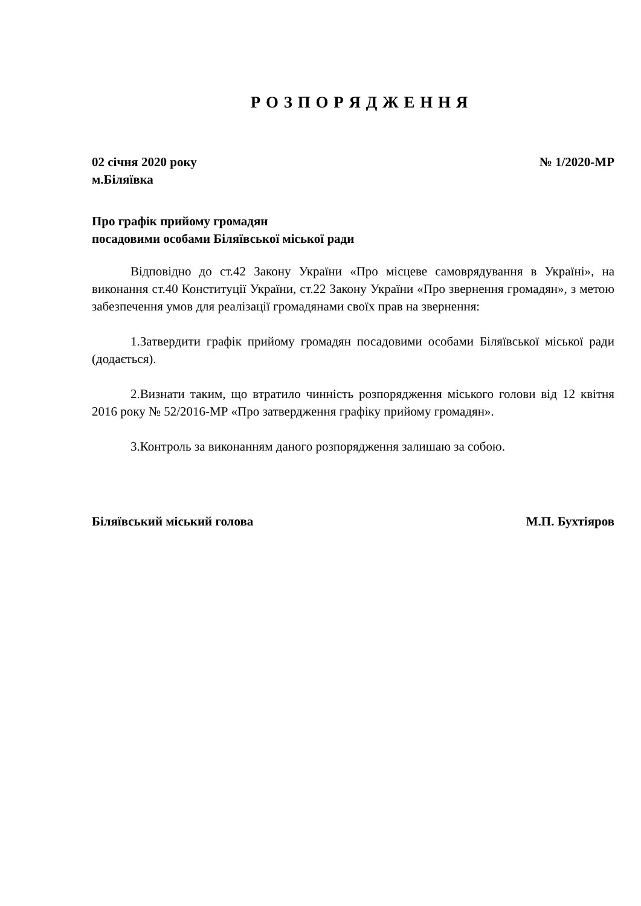Р О З П О Р Я Д Ж Е Н Н Я
02 січня 2020 року № 1/2020-МР
м.Біляївка
Про графік прийому громадян
посадовими особами Біляївської міської ради
Відповідно до ст.42 Закону України «Про місцеве самоврядування в Україні», на виконання ст.40 Конституції України, ст.22 Закону України «Про звернення громадян», з метою забезпечення умов для реалізації громадянами своїх прав на звернення:
1.Затвердити графік прийому громадян посадовими особами Біляївської міської ради (додається).
2.Визнати таким, що втратило чинність розпорядження міського голови від 12 квітня 2016 року № 52/2016-МР «Про затвердження графіку прийому громадян».
3.Контроль за виконанням даного розпорядження залишаю за собою.
Біляївський міський голова М.П. Бухтіяров